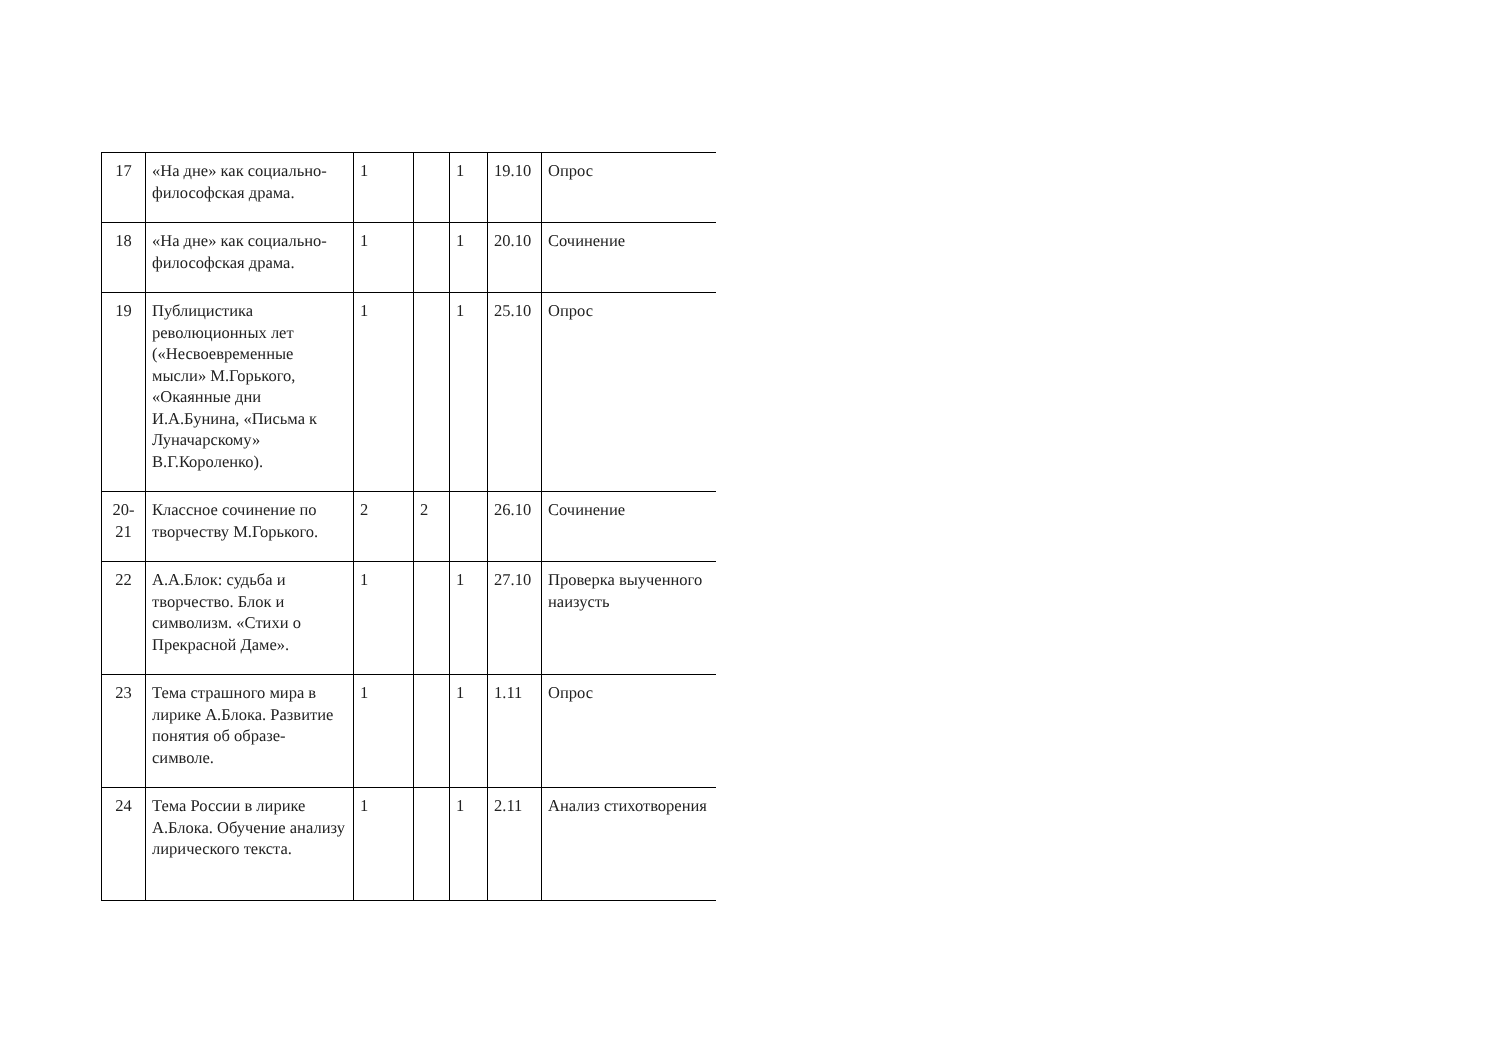| 17 | «На дне» как социально-философская драма. | 1 | | 1 | 19.10 | Опрос |
| 18 | «На дне» как социально-философская драма. | 1 | | 1 | 20.10 | Сочинение |
| 19 | Публицистика революционных лет («Несвоевременные мысли» М.Горького, «Окаянные дни И.А.Бунина, «Письма к Луначарскому» В.Г.Короленко). | 1 | | 1 | 25.10 | Опрос |
| 20-21 | Классное сочинение по творчеству М.Горького. | 2 | 2 | | 26.10 | Сочинение |
| 22 | А.А.Блок: судьба и творчество. Блок и символизм. «Стихи о Прекрасной Даме». | 1 | | 1 | 27.10 | Проверка выученного наизусть |
| 23 | Тема страшного мира в лирике А.Блока. Развитие понятия об образе-символе. | 1 | | 1 | 1.11 | Опрос |
| 24 | Тема России в лирике А.Блока. Обучение анализу лирического текста. | 1 | | 1 | 2.11 | Анализ стихотворения |